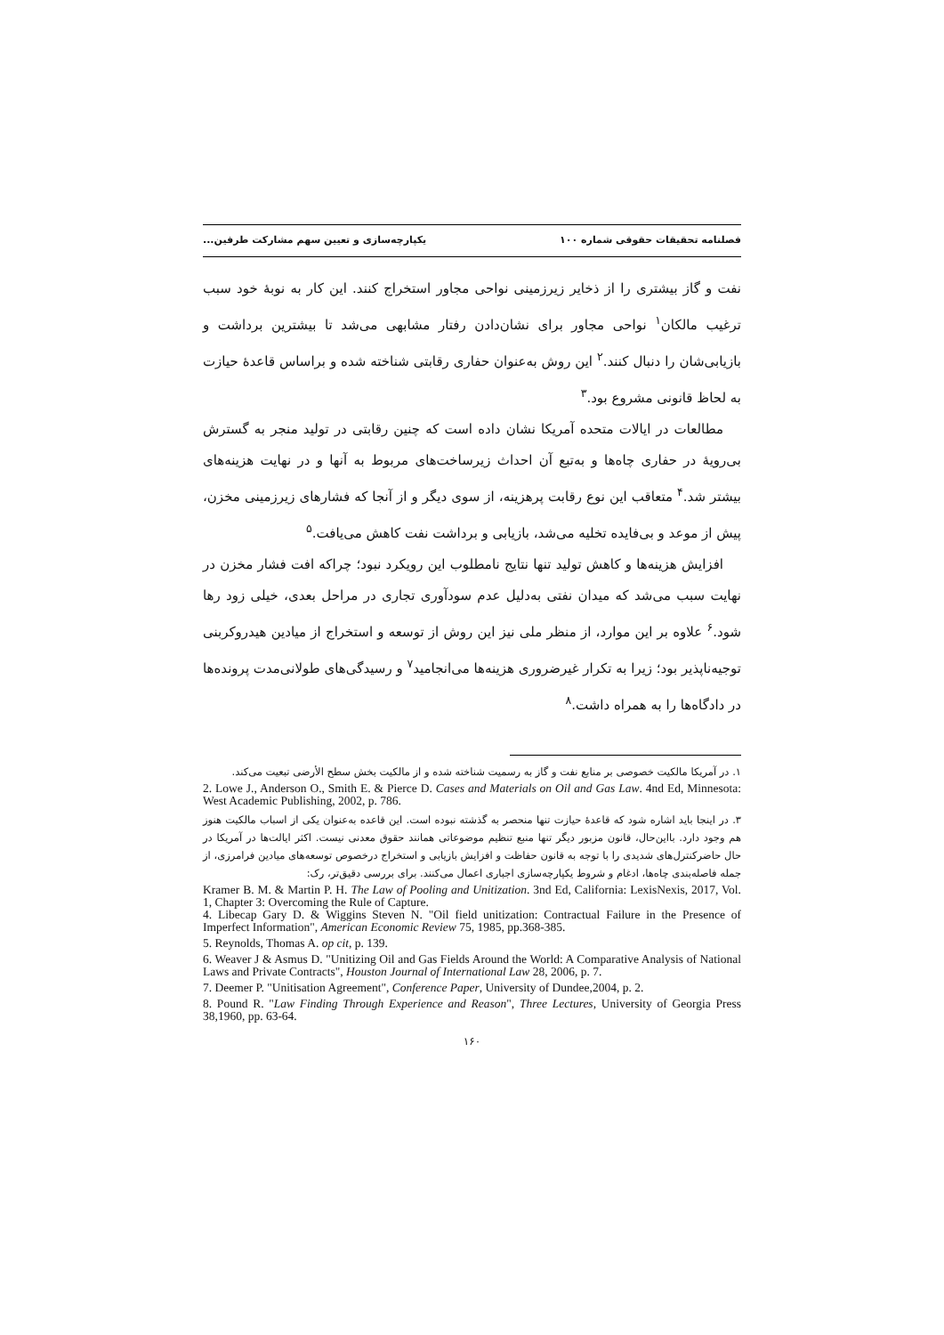فصلنامه تحقیقات حقوقی شماره ۱۰۰ یکپارچه‌سازی و تعیین سهم مشارکت طرفین...
نفت و گاز بیشتری را از ذخایر زیرزمینی نواحی مجاور استخراج کنند. این کار به نوبهٔ خود سبب ترغیب مالکان<sup>۱</sup> نواحی مجاور برای نشان‌دادن رفتار مشابهی می‌شد تا بیشترین برداشت و بازیابی‌شان را دنبال کنند.<sup>۲</sup> این روش به‌عنوان حفاری رقابتی شناخته شده و براساس قاعدهٔ حیازت به لحاظ قانونی مشروع بود.<sup>۳</sup>
مطالعات در ایالات متحده آمریکا نشان داده است که چنین رقابتی در تولید منجر به گسترش بی‌رویهٔ در حفاری چاه‌ها و به‌تبع آن احداث زیرساخت‌های مربوط به آنها و در نهایت هزینه‌های بیشتر شد.<sup>۴</sup> متعاقب این نوع رقابت پرهزینه، از سوی دیگر و از آنجا که فشارهای زیرزمینی مخزن، پیش از موعد و بی‌فایده تخلیه می‌شد، بازیابی و برداشت نفت کاهش می‌یافت.<sup>۵</sup>
افزایش هزینه‌ها و کاهش تولید تنها نتایج نامطلوب این رویکرد نبود؛ چراکه افت فشار مخزن در نهایت سبب می‌شد که میدان نفتی به‌دلیل عدم سودآوری تجاری در مراحل بعدی، خیلی زود رها شود.<sup>۶</sup> علاوه بر این موارد، از منظر ملی نیز این روش از توسعه و استخراج از میادین هیدروکربنی توجیه‌ناپذیر بود؛ زیرا به تکرار غیرضروری هزینه‌ها می‌انجامید<sup>۷</sup> و رسیدگی‌های طولانی‌مدت پرونده‌ها در دادگاه‌ها را به همراه داشت.<sup>۸</sup>
۱. در آمریکا مالکیت خصوصی بر منابع نفت و گاز به رسمیت شناخته شده و از مالکیت بخش سطح الأرضی تبعیت می‌کند.
2. Lowe J., Anderson O., Smith E. & Pierce D. Cases and Materials on Oil and Gas Law. 4nd Ed, Minnesota: West Academic Publishing, 2002, p. 786.
۳. در اینجا باید اشاره شود که قاعدهٔ حیازت تنها منحصر به گذشته نبوده است. این قاعده به‌عنوان یکی از اسباب مالکیت هنوز هم وجود دارد. بااین‌حال، قانون مزبور دیگر تنها منبع تنظیم موضوعاتی همانند حقوق معدنی نیست. اکثر ایالت‌ها در آمریکا در حال حاضرکنترل‌های شدیدی را با توجه به قانون حفاظت و افزایش بازیابی و استخراج درخصوص توسعه‌های میادین فرامرزی، از جمله فاصله‌بندی چاه‌ها، ادغام و شروط یکپارچه‌سازی اجباری اعمال می‌کنند. برای بررسی دقیق‌تر، رک:
Kramer B. M. & Martin P. H. The Law of Pooling and Unitization. 3nd Ed, California: LexisNexis, 2017, Vol. 1, Chapter 3: Overcoming the Rule of Capture.
4. Libecap Gary D. & Wiggins Steven N. "Oil field unitization: Contractual Failure in the Presence of Imperfect Information", American Economic Review 75, 1985, pp.368-385.
5. Reynolds, Thomas A. op cit, p. 139.
6. Weaver J & Asmus D. "Unitizing Oil and Gas Fields Around the World: A Comparative Analysis of National Laws and Private Contracts", Houston Journal of International Law 28, 2006, p. 7.
7. Deemer P. "Unitisation Agreement", Conference Paper, University of Dundee,2004, p. 2.
8. Pound R. "Law Finding Through Experience and Reason", Three Lectures, University of Georgia Press 38,1960, pp. 63-64.
۱۶۰